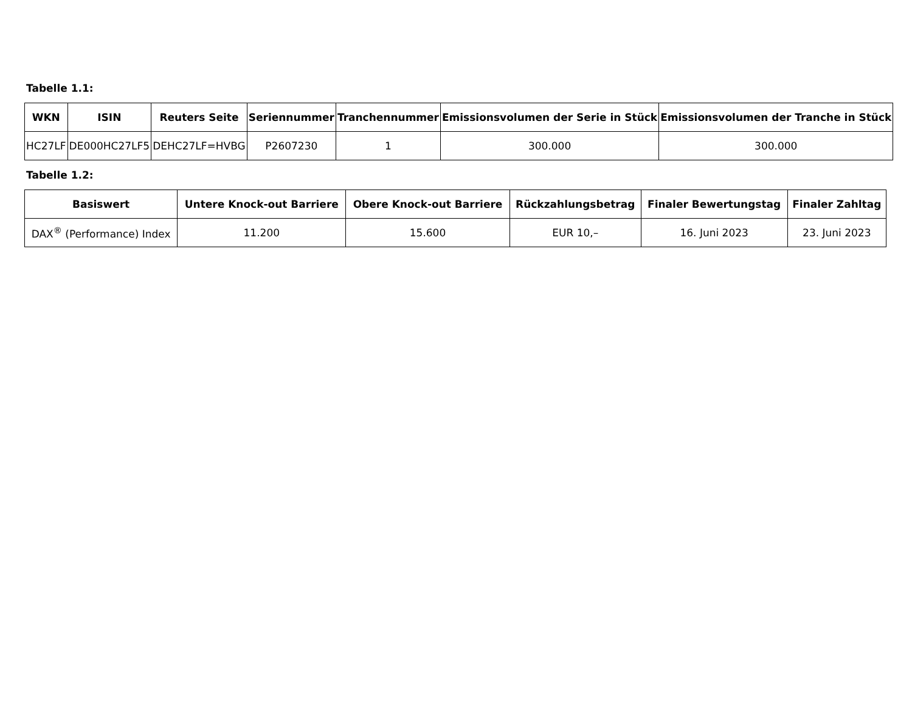Tabelle 1.1:
| WKN | ISIN | Reuters Seite | Seriennummer | Tranchennummer | Emissionsvolumen der Serie in Stück | Emissionsvolumen der Tranche in Stück |
| --- | --- | --- | --- | --- | --- | --- |
| HC27LF | DE000HC27LF5 | DEHC27LF=HVBG | P2607230 | 1 | 300.000 | 300.000 |
Tabelle 1.2:
| Basiswert | Untere Knock-out Barriere | Obere Knock-out Barriere | Rückzahlungsbetrag | Finaler Bewertungstag | Finaler Zahltag |
| --- | --- | --- | --- | --- | --- |
| DAX<sup>®</sup> (Performance) Index | 11.200 | 15.600 | EUR 10,– | 16. Juni 2023 | 23. Juni 2023 |